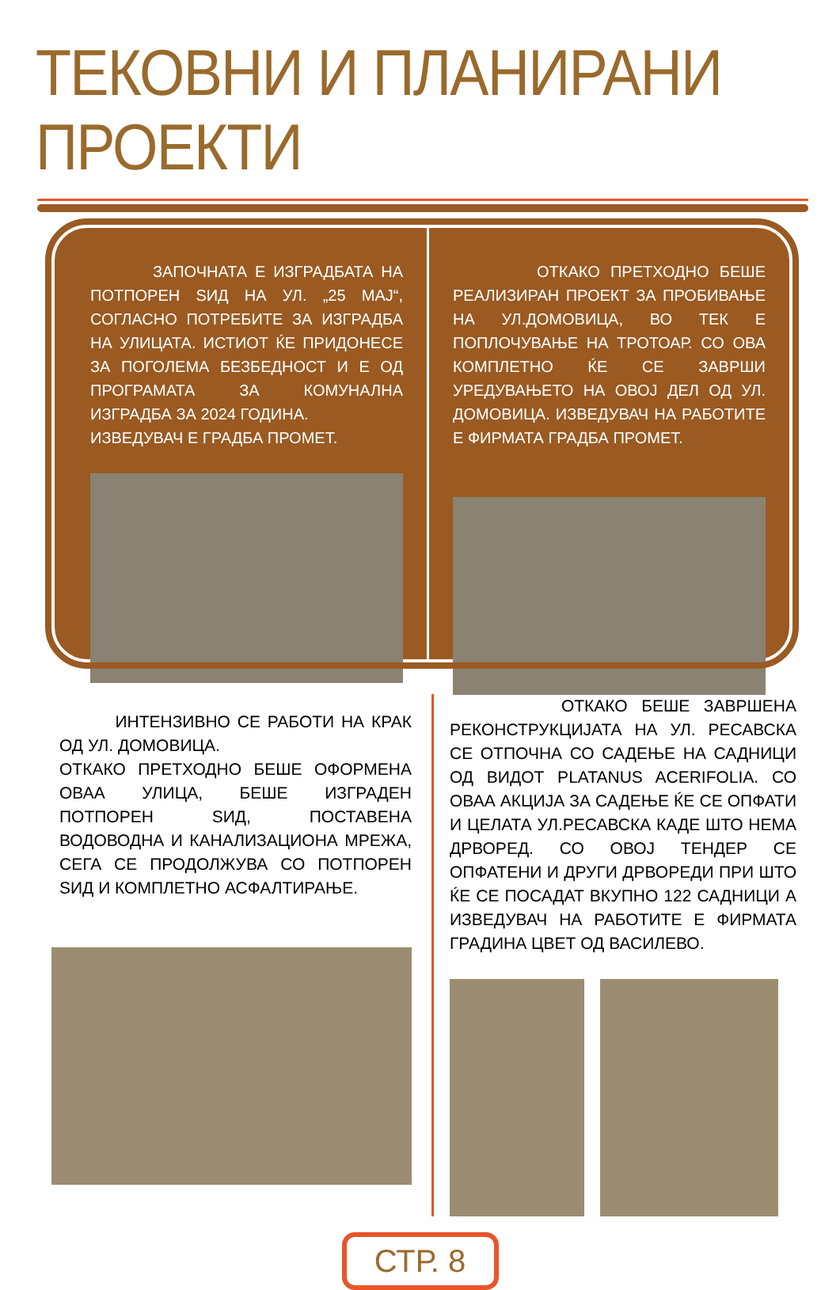ТЕКОВНИ И ПЛАНИРАНИ ПРОЕКТИ
ЗАПОЧНАТА Е ИЗГРАДБАТА НА ПОТПОРЕН ЅИД НА УЛ. „25 МАЈ“, СОГЛАСНО ПОТРЕБИТЕ ЗА ИЗГРАДБА НА УЛИЦАТА. ИСТИОТ ЌЕ ПРИДОНЕСЕ ЗА ПОГОЛЕМА БЕЗБЕДНОСТ И Е ОД ПРОГРАМАТА ЗА КОМУНАЛНА ИЗГРАДБА ЗА 2024 ГОДИНА.
ИЗВЕДУВАЧ Е ГРАДБА ПРОМЕТ.
ОТКАКО ПРЕТХОДНО БЕШЕ РЕАЛИЗИРАН ПРОЕКТ ЗА ПРОБИВАЊЕ НА УЛ.ДОМОВИЦА, ВО ТЕК Е ПОПЛОЧУВАЊЕ НА ТРОТОАР. СО ОВА КОМПЛЕТНО ЌЕ СЕ ЗАВРШИ УРЕДУВАЊЕТО НА ОВОЈ ДЕЛ ОД УЛ. ДОМОВИЦА. ИЗВЕДУВАЧ НА РАБОТИТЕ Е ФИРМАТА ГРАДБА ПРОМЕТ.
ИНТЕНЗИВНО СЕ РАБОТИ НА КРАК ОД УЛ. ДОМОВИЦА.
ОТКАКО ПРЕТХОДНО БЕШЕ ОФОРМЕНА ОВАА УЛИЦА, БЕШЕ ИЗГРАДЕН ПОТПОРЕН ЅИД, ПОСТАВЕНА ВОДОВОДНА И КАНАЛИЗАЦИОНА МРЕЖА, СЕГА СЕ ПРОДОЛЖУВА СО ПОТПОРЕН ЅИД И КОМПЛЕТНО АСФАЛТИРАЊЕ.
ОТКАКО БЕШЕ ЗАВРШЕНА РЕКОНСТРУКЦИЈАТА НА УЛ. РЕСАВСКА СЕ ОТПОЧНА СО САДЕЊЕ НА САДНИЦИ ОД ВИДОТ PLATANUS ACERIFOLIA. СО ОВАА АКЦИЈА ЗА САДЕЊЕ ЌЕ СЕ ОПФАТИ И ЦЕЛАТА УЛ.РЕСАВСКА КАДЕ ШТО НЕМА ДРВОРЕД. СО ОВОЈ ТЕНДЕР СЕ ОПФАТЕНИ И ДРУГИ ДРВОРЕДИ ПРИ ШТО ЌЕ СЕ ПОСАДАТ ВКУПНО 122 САДНИЦИ А ИЗВЕДУВАЧ НА РАБОТИТЕ Е ФИРМАТА ГРАДИНА ЦВЕТ ОД ВАСИЛЕВО.
СТР. 8